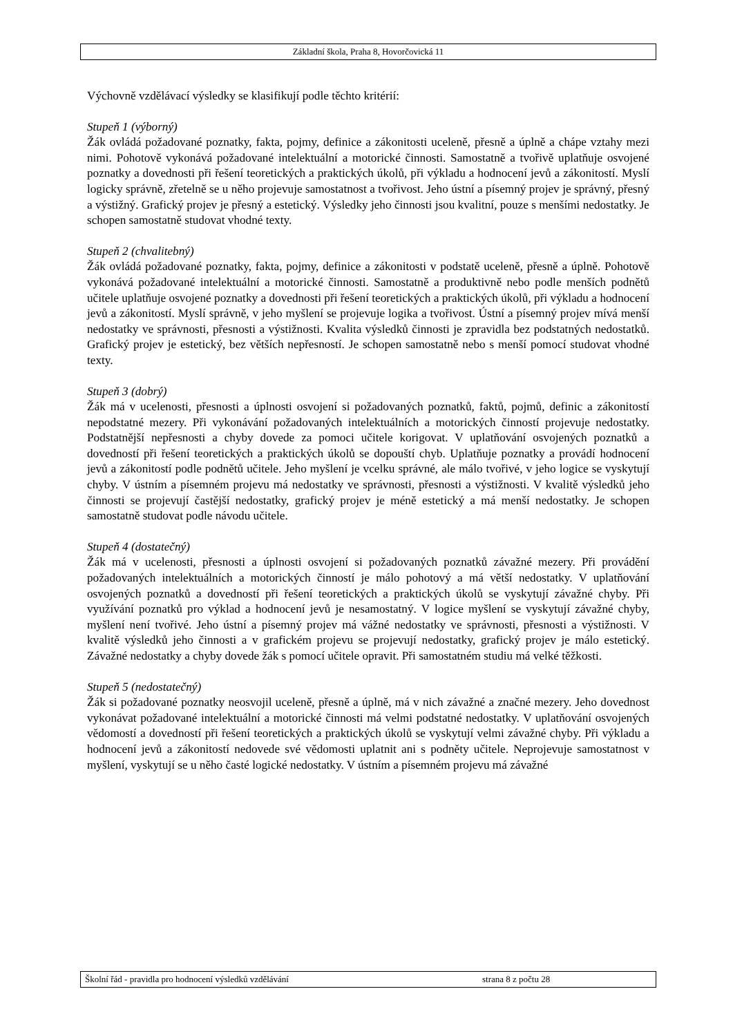Základní škola, Praha 8, Hovorčovická 11
Výchovně vzdělávací výsledky se klasifikují podle těchto kritérií:
Stupeň 1 (výborný)
Žák ovládá požadované poznatky, fakta, pojmy, definice a zákonitosti uceleně, přesně a úplně a chápe vztahy mezi nimi. Pohotově vykonává požadované intelektuální a motorické činnosti. Samostatně a tvořivě uplatňuje osvojené poznatky a dovednosti při řešení teoretických a praktických úkolů, při výkladu a hodnocení jevů a zákonitostí. Myslí logicky správně, zřetelně se u něho projevuje samostatnost a tvořivost. Jeho ústní a písemný projev je správný, přesný a výstižný. Grafický projev je přesný a estetický. Výsledky jeho činnosti jsou kvalitní, pouze s menšími nedostatky. Je schopen samostatně studovat vhodné texty.
Stupeň 2 (chvalitebný)
Žák ovládá požadované poznatky, fakta, pojmy, definice a zákonitosti v podstatě uceleně, přesně a úplně. Pohotově vykonává požadované intelektuální a motorické činnosti. Samostatně a produktivně nebo podle menších podnětů učitele uplatňuje osvojené poznatky a dovednosti při řešení teoretických a praktických úkolů, při výkladu a hodnocení jevů a zákonitostí. Myslí správně, v jeho myšlení se projevuje logika a tvořivost. Ústní a písemný projev mívá menší nedostatky ve správnosti, přesnosti a výstižnosti. Kvalita výsledků činnosti je zpravidla bez podstatných nedostatků. Grafický projev je estetický, bez větších nepřesností. Je schopen samostatně nebo s menší pomocí studovat vhodné texty.
Stupeň 3 (dobrý)
Žák má v ucelenosti, přesnosti a úplnosti osvojení si požadovaných poznatků, faktů, pojmů, definic a zákonitostí nepodstatné mezery. Při vykonávání požadovaných intelektuálních a motorických činností projevuje nedostatky. Podstatnější nepřesnosti a chyby dovede za pomoci učitele korigovat. V uplatňování osvojených poznatků a dovedností při řešení teoretických a praktických úkolů se dopouští chyb. Uplatňuje poznatky a provádí hodnocení jevů a zákonitostí podle podnětů učitele. Jeho myšlení je vcelku správné, ale málo tvořivé, v jeho logice se vyskytují chyby. V ústním a písemném projevu má nedostatky ve správnosti, přesnosti a výstižnosti. V kvalitě výsledků jeho činnosti se projevují častější nedostatky, grafický projev je méně estetický a má menší nedostatky. Je schopen samostatně studovat podle návodu učitele.
Stupeň 4 (dostatečný)
Žák má v ucelenosti, přesnosti a úplnosti osvojení si požadovaných poznatků závažné mezery. Při provádění požadovaných intelektuálních a motorických činností je málo pohotový a má větší nedostatky. V uplatňování osvojených poznatků a dovedností při řešení teoretických a praktických úkolů se vyskytují závažné chyby. Při využívání poznatků pro výklad a hodnocení jevů je nesamostatný. V logice myšlení se vyskytují závažné chyby, myšlení není tvořivé. Jeho ústní a písemný projev má vážné nedostatky ve správnosti, přesnosti a výstižnosti. V kvalitě výsledků jeho činnosti a v grafickém projevu se projevují nedostatky, grafický projev je málo estetický. Závažné nedostatky a chyby dovede žák s pomocí učitele opravit. Při samostatném studiu má velké těžkosti.
Stupeň 5 (nedostatečný)
Žák si požadované poznatky neosvojil uceleně, přesně a úplně, má v nich závažné a značné mezery. Jeho dovednost vykonávat požadované intelektuální a motorické činnosti má velmi podstatné nedostatky. V uplatňování osvojených vědomostí a dovedností při řešení teoretických a praktických úkolů se vyskytují velmi závažné chyby. Při výkladu a hodnocení jevů a zákonitostí nedovede své vědomosti uplatnit ani s podněty učitele. Neprojevuje samostatnost v myšlení, vyskytují se u něho časté logické nedostatky. V ústním a písemném projevu má závažné
Školní řád - pravidla pro hodnocení výsledků vzdělávání strana 8 z počtu 28